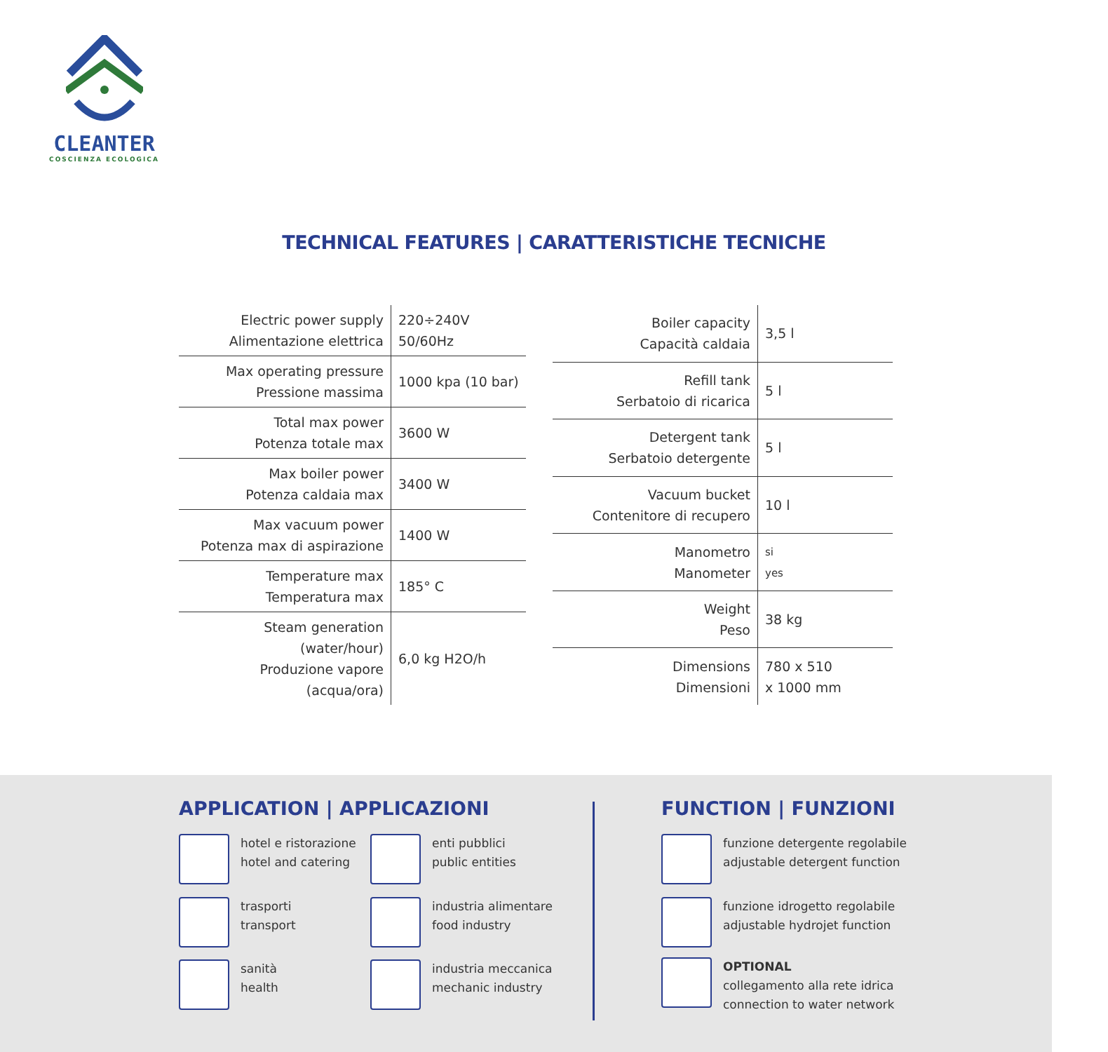CLEANTER
COSCIENZA ECOLOGICA
TECHNICAL FEATURES | CARATTERISTICHE TECNICHE
| Electric power supply Alimentazione elettrica | 220÷240V 50/60Hz |
| Max operating pressure Pressione massima | 1000 kpa (10 bar) |
| Total max power Potenza totale max | 3600 W |
| Max boiler power Potenza caldaia max | 3400 W |
| Max vacuum power Potenza max di aspirazione | 1400 W |
| Temperature max Temperatura max | 185° C |
| Steam generation (water/hour) Produzione vapore (acqua/ora) | 6,0 kg H2O/h |
| Boiler capacity Capacità caldaia | 3,5 l |
| Refill tank Serbatoio di ricarica | 5 l |
| Detergent tank Serbatoio detergente | 5 l |
| Vacuum bucket Contenitore di recupero | 10 l |
| Manometro Manometer | si yes |
| Weight Peso | 38 kg |
| Dimensions Dimensioni | 780 x 510 x 1000 mm |
APPLICATION | APPLICAZIONI FUNCTION | FUNZIONI
hotel e ristorazione
hotel and catering
enti pubblici
public entities
trasporti
transport
industria alimentare
food industry
sanità
health
industria meccanica
mechanic industry
funzione detergente regolabile
adjustable detergent function
funzione idrogetto regolabile
adjustable hydrojet function
OPTIONAL
collegamento alla rete idrica
connection to water network